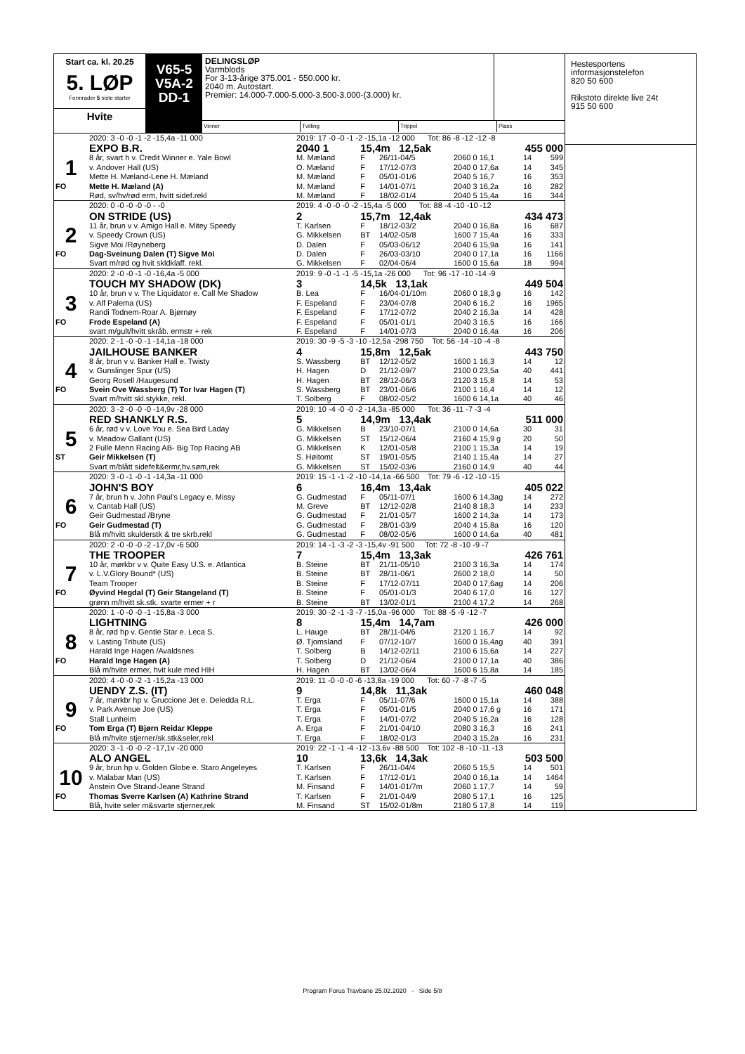Start ca. kl. 20.25
5. LØP
Formrader 5 siste starter
Hvite
V65-5
V5A-2
DD-1
DELINGSLØP
Varmblods
For 3-13-årige 375.001 - 550.000 kr.
2040 m. Autostart.
Premier: 14.000-7.000-5.000-3.500-3.000-(3.000) kr.
Vinner Tvilling Trippel Plass
| | 2020: 3 -0 -0 -1 -2 -15,4a -11 000 | 2019: 17 -0 -0 -1 -2 -15,1a -12 000 Tot: 86 -8 -12 -12 -8 | | | | | |
| | EXPO B.R. | 2040 1 | 15,4m 12,5ak | | | 455 000 | |
| 1 | 8 år, svart h v. Credit Winner e. Yale Bowl | M. Mæland | F | 26/11-04/5 | 2060 0 16,1 | 14 | 599 |
| | v. Andover Hall (US) | O. Mæland | F | 17/12-07/3 | 2040 0 17,6a | 14 | 345 |
| | Mette H. Mæland-Lene H. Mæland | M. Mæland | F | 05/01-01/6 | 2040 5 16,7 | 16 | 353 |
| FO | Mette H. Mæland (A) | M. Mæland | F | 14/01-07/1 | 2040 3 16,2a | 16 | 282 |
| | Rød, sv/hv/rød erm, hvitt sidef.rekl | M. Mæland | F | 18/02-01/4 | 2040 5 15,4a | 16 | 344 |
| | 2020: 0 -0 -0 -0 -0 - -0 | 2019: 4 -0 -0 -0 -2 -15,4a -5 000 Tot: 88 -4 -10 -10 -12 | | | | | |
| | ON STRIDE (US) | 2 | 15,7m 12,4ak | | | 434 473 | |
| 2 | 11 år, brun v v. Amigo Hall e. Mitey Speedy | T. Karlsen | F | 18/12-03/2 | 2040 0 16,8a | 16 | 687 |
| | v. Speedy Crown (US) | G. Mikkelsen | BT | 14/02-05/8 | 1600 7 15,4a | 16 | 333 |
| | Sigve Moi /Røyneberg | D. Dalen | F | 05/03-06/12 | 2040 6 15,9a | 16 | 141 |
| FO | Dag-Sveinung Dalen (T) Sigve Moi | D. Dalen | F | 26/03-03/10 | 2040 0 17,1a | 16 | 1166 |
| | Svart m/rød og hvit skldklaff. rekl. | G. Mikkelsen | F | 02/04-06/4 | 1600 0 15,6a | 18 | 994 |
| | 2020: 2 -0 -0 -1 -0 -16,4a -5 000 | 2019: 9 -0 -1 -1 -5 -15,1a -26 000 Tot: 96 -17 -10 -14 -9 | | | | | |
| | TOUCH MY SHADOW (DK) | 3 | 14,5k 13,1ak | | | 449 504 | |
| 3 | 10 år, brun v v. The Liquidator e. Call Me Shadow | B. Lea | F | 16/04-01/10m | 2060 0 18,3 g | 16 | 142 |
| | v. Alf Palema (US) | F. Espeland | F | 23/04-07/8 | 2040 6 16,2 | 16 | 1965 |
| | Randi Todnem-Roar A. Bjørnøy | F. Espeland | F | 17/12-07/2 | 2040 2 16,3a | 14 | 428 |
| FO | Frode Espeland (A) | F. Espeland | F | 05/01-01/1 | 2040 3 16,5 | 16 | 166 |
| | svart m/gult/hvitt skråb. ermstr + rek | F. Espeland | F | 14/01-07/3 | 2040 0 16,4a | 16 | 206 |
| | 2020: 2 -1 -0 -0 -1 -14,1a -18 000 | 2019: 30 -9 -5 -3 -10 -12,5a -298 750 Tot: 56 -14 -10 -4 -8 | | | | | |
| | JAILHOUSE BANKER | 4 | 15,8m 12,5ak | | | 443 750 | |
| 4 | 8 år, brun v v. Banker Hall e. Twisty | S. Wassberg | BT | 12/12-05/2 | 1600 1 16,3 | 14 | 12 |
| | v. Gunslinger Spur (US) | H. Hagen | D | 21/12-09/7 | 2100 0 23,5a | 40 | 441 |
| | Georg Rosell /Haugesund | H. Hagen | BT | 28/12-06/3 | 2120 3 15,8 | 14 | 53 |
| FO | Svein Ove Wassberg (T) Tor Ivar Hagen (T) | S. Wassberg | BT | 23/01-06/6 | 2100 1 16,4 | 14 | 12 |
| | Svart m/hvitt skl.stykke, rekl. | T. Solberg | F | 08/02-05/2 | 1600 6 14,1a | 40 | 46 |
| | 2020: 3 -2 -0 -0 -0 -14,9v -28 000 | 2019: 10 -4 -0 -0 -2 -14,3a -85 000 Tot: 36 -11 -7 -3 -4 | | | | | |
| | RED SHANKLY R.S. | 5 | 14,9m 13,4ak | | | 511 000 | |
| 5 | 6 år, rød v v. Love You e. Sea Bird Laday | G. Mikkelsen | B | 23/10-07/1 | 2100 0 14,6a | 30 | 31 |
| | v. Meadow Gallant (US) | G. Mikkelsen | ST | 15/12-06/4 | 2160 4 15,9 g | 20 | 50 |
| | 2 Fulle Menn Racing AB- Big Top Racing AB | G. Mikkelsen | K | 12/01-05/8 | 2100 1 15,3a | 14 | 19 |
| ST | Geir Mikkelsen (T) | S. Høitomt | ST | 19/01-05/5 | 2140 1 15,4a | 14 | 27 |
| | Svart m/blått sidefelt&ermr,hv.søm,rek | G. Mikkelsen | ST | 15/02-03/6 | 2160 0 14,9 | 40 | 44 |
| | 2020: 3 -0 -1 -0 -1 -14,3a -11 000 | 2019: 15 -1 -1 -2 -10 -14,1a -66 500 Tot: 79 -6 -12 -10 -15 | | | | | |
| | JOHN'S BOY | 6 | 16,4m 13,4ak | | | 405 022 | |
| 6 | 7 år, brun h v. John Paul's Legacy e. Missy | G. Gudmestad | F | 05/11-07/1 | 1600 6 14,3ag | 14 | 272 |
| | v. Cantab Hall (US) | M. Greve | BT | 12/12-02/8 | 2140 8 18,3 | 14 | 233 |
| | Geir Gudmestad /Bryne | G. Gudmestad | F | 21/01-05/7 | 1600 2 14,3a | 14 | 173 |
| FO | Geir Gudmestad (T) | G. Gudmestad | F | 28/01-03/9 | 2040 4 15,8a | 16 | 120 |
| | Blå m/hvitt skulderstk & tre skrb.rekl | G. Gudmestad | F | 08/02-05/6 | 1600 0 14,6a | 40 | 481 |
| | 2020: 2 -0 -0 -0 -2 -17,0v -6 500 | 2019: 14 -1 -3 -2 -3 -15,4v -91 500 Tot: 72 -8 -10 -9 -7 | | | | | |
| | THE TROOPER | 7 | 15,4m 13,3ak | | | 426 761 | |
| 7 | 10 år, mørkbr v v. Quite Easy U.S. e. Atlantica | B. Steine | BT | 21/11-05/10 | 2100 3 16,3a | 14 | 174 |
| | v. L.V.Glory Bound* (US) | B. Steine | BT | 28/11-06/1 | 2600 2 18,0 | 14 | 50 |
| | Team Trooper | B. Steine | F | 17/12-07/11 | 2040 0 17,6ag | 14 | 206 |
| FO | Øyvind Hegdal (T) Geir Stangeland (T) | B. Steine | F | 05/01-01/3 | 2040 6 17,0 | 16 | 127 |
| | grønn m/hvitt sk.stk. svarte ermer + r | B. Steine | BT | 13/02-01/1 | 2100 4 17,2 | 14 | 268 |
| | 2020: 1 -0 -0 -0 -1 -15,8a -3 000 | 2019: 30 -2 -1 -3 -7 -15,0a -96 000 Tot: 88 -5 -9 -12 -7 | | | | | |
| | LIGHTNING | 8 | 15,4m 14,7am | | | 426 000 | |
| 8 | 8 år, rød hp v. Gentle Star e. Leca S. | L. Hauge | BT | 28/11-04/6 | 2120 1 16,7 | 14 | 92 |
| | v. Lasting Tribute (US) | Ø. Tjomsland | F | 07/12-10/7 | 1600 0 16,4ag | 40 | 391 |
| | Harald Inge Hagen /Avaldsnes | T. Solberg | B | 14/12-02/11 | 2100 6 15,6a | 14 | 227 |
| FO | Harald Inge Hagen (A) | T. Solberg | D | 21/12-06/4 | 2100 0 17,1a | 40 | 386 |
| | Blå m/hvite ermer, hvit kule med HIH | H. Hagen | BT | 13/02-06/4 | 1600 6 15,8a | 14 | 185 |
| | 2020: 4 -0 -0 -2 -1 -15,2a -13 000 | 2019: 11 -0 -0 -0 -6 -13,8a -19 000 Tot: 60 -7 -8 -7 -5 | | | | | |
| | UENDY Z.S. (IT) | 9 | 14,8k 11,3ak | | | 460 048 | |
| 9 | 7 år, mørkbr hp v. Gruccione Jet e. Deledda R.L. | T. Erga | F | 05/11-07/6 | 1600 0 15,1a | 14 | 388 |
| | v. Park Avenue Joe (US) | T. Erga | F | 05/01-01/5 | 2040 0 17,6 g | 16 | 171 |
| | Stall Lunheim | T. Erga | F | 14/01-07/2 | 2040 5 16,2a | 16 | 128 |
| FO | Tom Erga (T) Bjørn Reidar Kleppe | A. Erga | F | 21/01-04/10 | 2080 3 16,3 | 16 | 241 |
| | Blå m/hvite stjerner/sk.stk&seler,rekl | T. Erga | F | 18/02-01/3 | 2040 3 15,2a | 16 | 231 |
| | 2020: 3 -1 -0 -0 -2 -17,1v -20 000 | 2019: 22 -1 -1 -4 -12 -13,6v -88 500 Tot: 102 -8 -10 -11 -13 | | | | | |
| | ALO ANGEL | 10 | 13,6k 14,3ak | | | 503 500 | |
| 10 | 9 år, brun hp v. Golden Globe e. Staro Angeleyes | T. Karlsen | F | 26/11-04/4 | 2060 5 15,5 | 14 | 501 |
| | v. Malabar Man (US) | T. Karlsen | F | 17/12-01/1 | 2040 0 16,1a | 14 | 1464 |
| | Anstein Ove Strand-Jeane Strand | M. Finsand | F | 14/01-01/7m | 2060 1 17,7 | 14 | 59 |
| FO | Thomas Sverre Karlsen (A) Kathrine Strand | T. Karlsen | F | 21/01-04/9 | 2080 5 17,1 | 16 | 125 |
| | Blå, hvite seler m&svarte stjerner,rek | M. Finsand | ST | 15/02-01/8m | 2180 5 17,8 | 14 | 119 |
Hestesportens
informasjonstelefon
820 50 600
Rikstoto direkte live 24t
915 50 600
Program Forus Travbane 25.02.2020 - Side 5/8